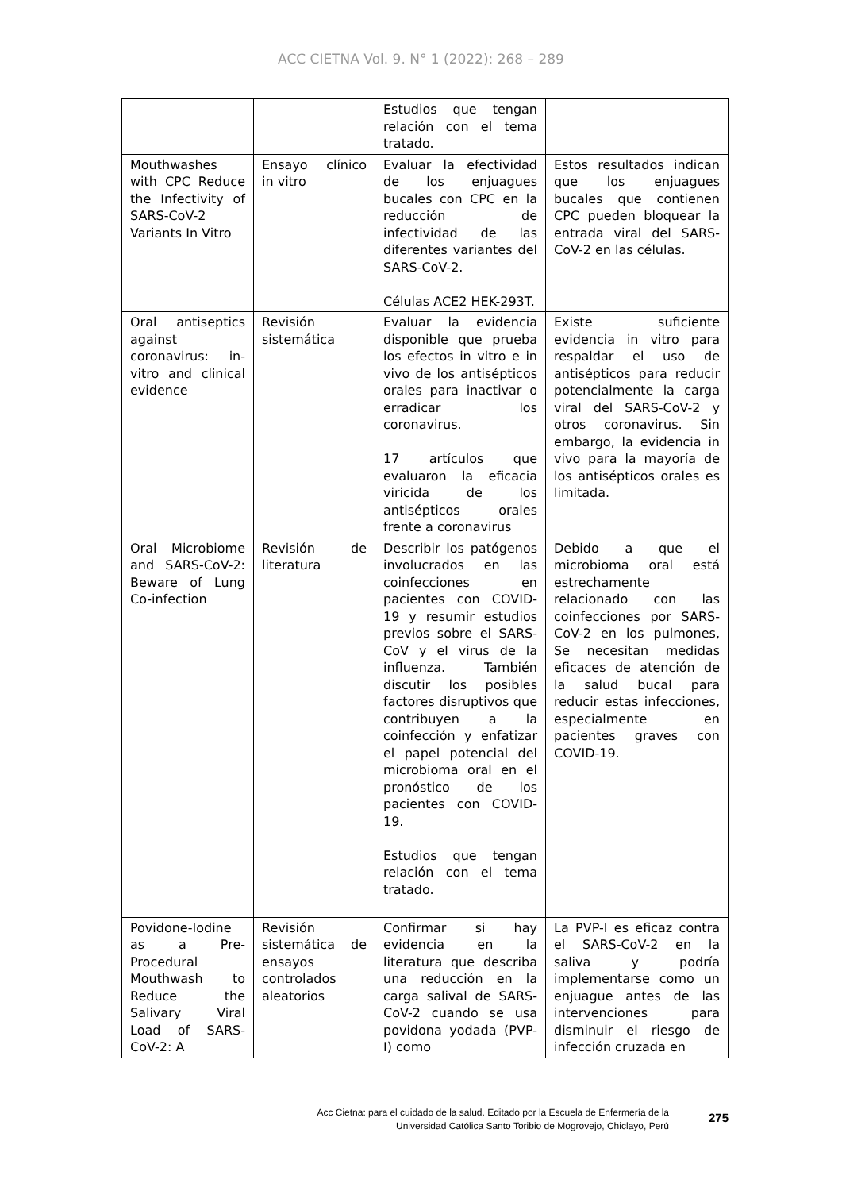ACC CIETNA Vol. 9. N° 1 (2022): 268 – 289
| | | Estudios que tengan relación con el tema tratado. | |
| Mouthwashes with CPC Reduce the Infectivity of SARS-CoV-2 Variants In Vitro | Ensayo clínico in vitro | Evaluar la efectividad de los enjuagues bucales con CPC en la reducción de infectividad de las diferentes variantes del SARS-CoV-2. Células ACE2 HEK-293T. | Estos resultados indican que los enjuagues bucales que contienen CPC pueden bloquear la entrada viral del SARS-CoV-2 en las células. |
| Oral antiseptics against coronavirus: in-vitro and clinical evidence | Revisión sistemática | Evaluar la evidencia disponible que prueba los efectos in vitro e in vivo de los antisépticos orales para inactivar o erradicar los coronavirus. 17 artículos que evaluaron la eficacia viricida de los antisépticos orales frente a coronavirus | Existe suficiente evidencia in vitro para respaldar el uso de antisépticos para reducir potencialmente la carga viral del SARS-CoV-2 y otros coronavirus. Sin embargo, la evidencia in vivo para la mayoría de los antisépticos orales es limitada. |
| Oral Microbiome and SARS-CoV-2: Beware of Lung Co-infection | Revisión de literatura | Describir los patógenos involucrados en las coinfecciones en pacientes con COVID-19 y resumir estudios previos sobre el SARS-CoV y el virus de la influenza. También discutir los posibles factores disruptivos que contribuyen a la coinfección y enfatizar el papel potencial del microbioma oral en el pronóstico de los pacientes con COVID-19. Estudios que tengan relación con el tema tratado. | Debido a que el microbioma oral está estrechamente relacionado con las coinfecciones por SARS-CoV-2 en los pulmones, Se necesitan medidas eficaces de atención de la salud bucal para reducir estas infecciones, especialmente en pacientes graves con COVID-19. |
| Povidone-Iodine as a Pre-Procedural Mouthwash to Reduce the Salivary Viral Load of SARS-CoV-2: A | Revisión sistemática de ensayos controlados aleatorios | Confirmar si hay evidencia en la literatura que describa una reducción en la carga salival de SARS-CoV-2 cuando se usa povidona yodada (PVP-I) como | La PVP-I es eficaz contra el SARS-CoV-2 en la saliva y podría implementarse como un enjuague antes de las intervenciones para disminuir el riesgo de infección cruzada en |
Acc Cietna: para el cuidado de la salud. Editado por la Escuela de Enfermería de la
Universidad Católica Santo Toribio de Mogrovejo, Chiclayo, Perú
275